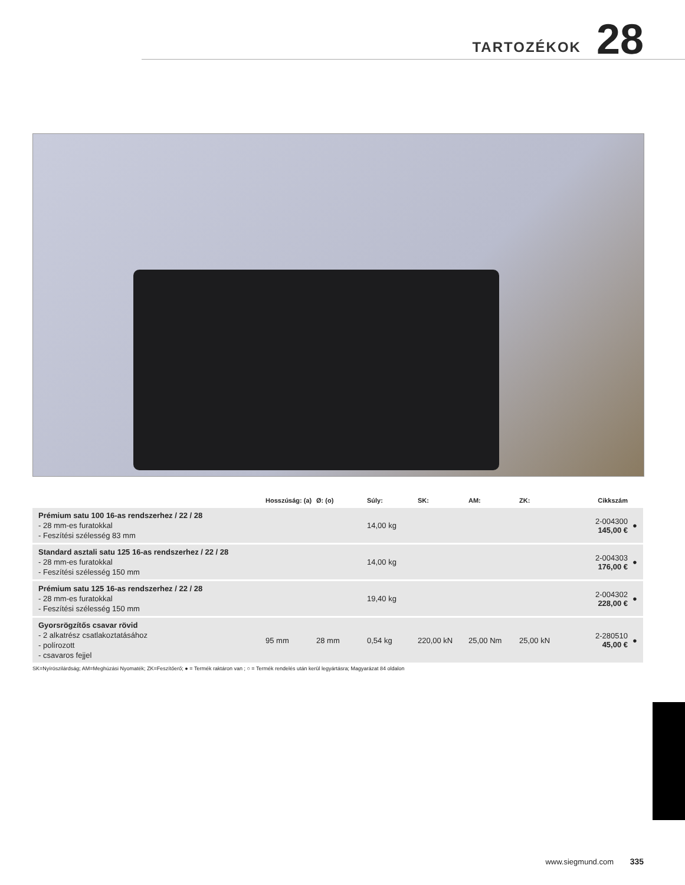TARTOZÉKOK
28
| | Hosszúság: (a) | Ø: (o) | Súly: | SK: | AM: | ZK: | Cikkszám | |
| --- | --- | --- | --- | --- | --- | --- | --- | --- |
| Prémium satu 100 16-as rendszerhez / 22 / 28 - 28 mm-es furatokkal - Feszítési szélesség 83 mm | | | 14,00 kg | | | | 2-004300 145,00 € | ● |
| Standard asztali satu 125 16-as rendszerhez / 22 / 28 - 28 mm-es furatokkal - Feszítési szélesség 150 mm | | | 14,00 kg | | | | 2-004303 176,00 € | ● |
| Prémium satu 125 16-as rendszerhez / 22 / 28 - 28 mm-es furatokkal - Feszítési szélesség 150 mm | | | 19,40 kg | | | | 2-004302 228,00 € | ● |
| Gyorsrögzítős csavar rövid - 2 alkatrész csatlakoztatásához - polírozott - csavaros fejjel | 95 mm | 28 mm | 0,54 kg | 220,00 kN | 25,00 Nm | 25,00 kN | 2-280510 45,00 € | ● |
SK=Nyírószilárdság; AM=Meghúzási Nyomaték; ZK=Feszítőerő; ● = Termék raktáron van ; ○ = Termék rendelés után kerül legyártásra; Magyarázat 84 oldalon
www.siegmund.com 335